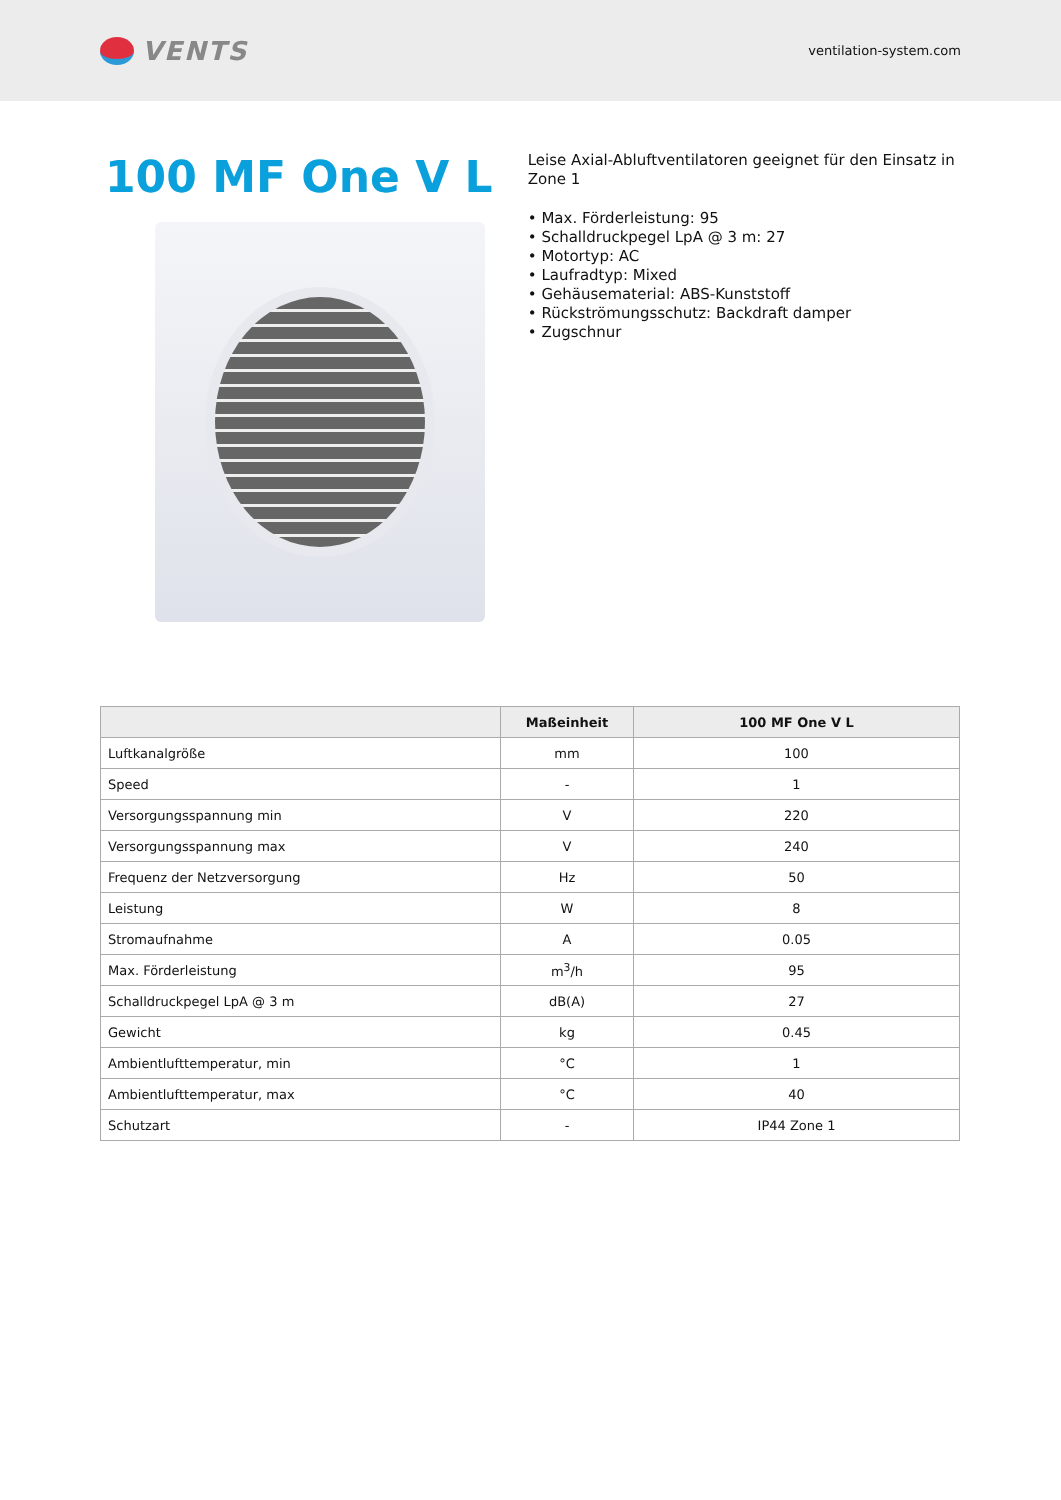VENTS
ventilation-system.com
100 MF One V L
Leise Axial-Abluftventilatoren geeignet für den Einsatz in Zone 1
• Max. Förderleistung: 95
• Schalldruckpegel LpA @ 3 m: 27
• Motortyp: AC
• Laufradtyp: Mixed
• Gehäusematerial: ABS-Kunststoff
• Rückströmungsschutz: Backdraft damper
• Zugschnur
| | Maßeinheit | 100 MF One V L |
| --- | --- | --- |
| Luftkanalgröße | mm | 100 |
| Speed | - | 1 |
| Versorgungsspannung min | V | 220 |
| Versorgungsspannung max | V | 240 |
| Frequenz der Netzversorgung | Hz | 50 |
| Leistung | W | 8 |
| Stromaufnahme | A | 0.05 |
| Max. Förderleistung | m<sup>3</sup>/h | 95 |
| Schalldruckpegel LpA @ 3 m | dB(A) | 27 |
| Gewicht | kg | 0.45 |
| Ambientlufttemperatur, min | °C | 1 |
| Ambientlufttemperatur, max | °C | 40 |
| Schutzart | - | IP44 Zone 1 |